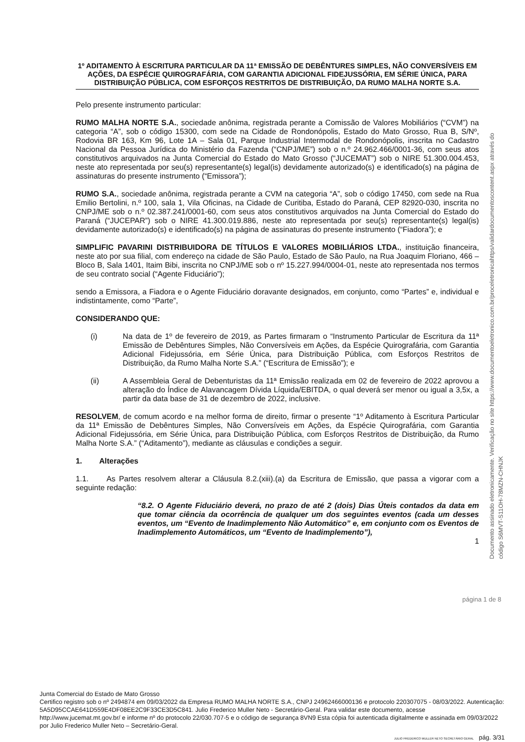1º ADITAMENTO À ESCRITURA PARTICULAR DA 11ª EMISSÃO DE DEBÊNTURES SIMPLES, NÃO CONVERSÍVEIS EM AÇÕES, DA ESPÉCIE QUIROGRAFÁRIA, COM GARANTIA ADICIONAL FIDEJUSSÓRIA, EM SÉRIE ÚNICA, PARA DISTRIBUIÇÃO PÚBLICA, COM ESFORÇOS RESTRITOS DE DISTRIBUIÇÃO, DA RUMO MALHA NORTE S.A.
Pelo presente instrumento particular:
RUMO MALHA NORTE S.A., sociedade anônima, registrada perante a Comissão de Valores Mobiliários (“CVM”) na categoria “A”, sob o código 15300, com sede na Cidade de Rondonópolis, Estado do Mato Grosso, Rua B, S/Nº, Rodovia BR 163, Km 96, Lote 1A – Sala 01, Parque Industrial Intermodal de Rondonópolis, inscrita no Cadastro Nacional da Pessoa Jurídica do Ministério da Fazenda (“CNPJ/ME”) sob o n.º 24.962.466/0001-36, com seus atos constitutivos arquivados na Junta Comercial do Estado do Mato Grosso (“JUCEMAT”) sob o NIRE 51.300.004.453, neste ato representada por seu(s) representante(s) legal(is) devidamente autorizado(s) e identificado(s) na página de assinaturas do presente instrumento (“Emissora”);
RUMO S.A., sociedade anônima, registrada perante a CVM na categoria “A”, sob o código 17450, com sede na Rua Emilio Bertolini, n.º 100, sala 1, Vila Oficinas, na Cidade de Curitiba, Estado do Paraná, CEP 82920-030, inscrita no CNPJ/ME sob o n.º 02.387.241/0001-60, com seus atos constitutivos arquivados na Junta Comercial do Estado do Paraná (“JUCEPAR”) sob o NIRE 41.300.019.886, neste ato representada por seu(s) representante(s) legal(is) devidamente autorizado(s) e identificado(s) na página de assinaturas do presente instrumento (“Fiadora”); e
SIMPLIFIC PAVARINI DISTRIBUIDORA DE TÍTULOS E VALORES MOBILIÁRIOS LTDA., instituição financeira, neste ato por sua filial, com endereço na cidade de São Paulo, Estado de São Paulo, na Rua Joaquim Floriano, 466 – Bloco B, Sala 1401, Itaim Bibi, inscrita no CNPJ/ME sob o nº 15.227.994/0004-01, neste ato representada nos termos de seu contrato social (“Agente Fiduciário”);
sendo a Emissora, a Fiadora e o Agente Fiduciário doravante designados, em conjunto, como “Partes” e, individual e indistintamente, como “Parte”,
CONSIDERANDO QUE:
(i) Na data de 1º de fevereiro de 2019, as Partes firmaram o “Instrumento Particular de Escritura da 11ª Emissão de Debêntures Simples, Não Conversíveis em Ações, da Espécie Quirografária, com Garantia Adicional Fidejussória, em Série Única, para Distribuição Pública, com Esforços Restritos de Distribuição, da Rumo Malha Norte S.A.” (“Escritura de Emissão”); e
(ii) A Assembleia Geral de Debenturistas da 11ª Emissão realizada em 02 de fevereiro de 2022 aprovou a alteração do Índice de Alavancagem Dívida Líquida/EBITDA, o qual deverá ser menor ou igual a 3,5x, a partir da data base de 31 de dezembro de 2022, inclusive.
RESOLVEM, de comum acordo e na melhor forma de direito, firmar o presente “1º Aditamento à Escritura Particular da 11ª Emissão de Debêntures Simples, Não Conversíveis em Ações, da Espécie Quirografária, com Garantia Adicional Fidejussória, em Série Única, para Distribuição Pública, com Esforços Restritos de Distribuição, da Rumo Malha Norte S.A.” (“Aditamento”), mediante as cláusulas e condições a seguir.
1. Alterações
1.1. As Partes resolvem alterar a Cláusula 8.2.(xiii).(a) da Escritura de Emissão, que passa a vigorar com a seguinte redação:
“8.2. O Agente Fiduciário deverá, no prazo de até 2 (dois) Dias Úteis contados da data em que tomar ciência da ocorrência de qualquer um dos seguintes eventos (cada um desses eventos, um “Evento de Inadimplemento Não Automático” e, em conjunto com os Eventos de Inadimplemento Automáticos, um “Evento de Inadimplemento”),
1
página 1 de 8
Documento assinado eletronicamente. Verificação no site https://www.documentoeletronico.com.br/proceletronicahttps/validardocumentoscontent.aspx através do código S6MVT-S11OH-78MZN-CHNJK
Junta Comercial do Estado de Mato Grosso
Certifico registro sob o nº 2494874 em 09/03/2022 da Empresa RUMO MALHA NORTE S.A., CNPJ 24962466000136 e protocolo 220307075 - 08/03/2022. Autenticação: 5A5D95CCAE641D559E4DF08EE2C9F33CE3D5C841. Julio Frederico Muller Neto - Secretário-Geral. Para validar este documento, acesse http://www.jucemat.mt.gov.br/ e informe nº do protocolo 22/030.707-5 e o código de segurança 8VN9 Esta cópia foi autenticada digitalmente e assinada em 09/03/2022 por Julio Frederico Muller Neto – Secretário-Geral.
JULIO FREDERICO MULLER NETO SECRETÁRIO GERAL pág. 3/31